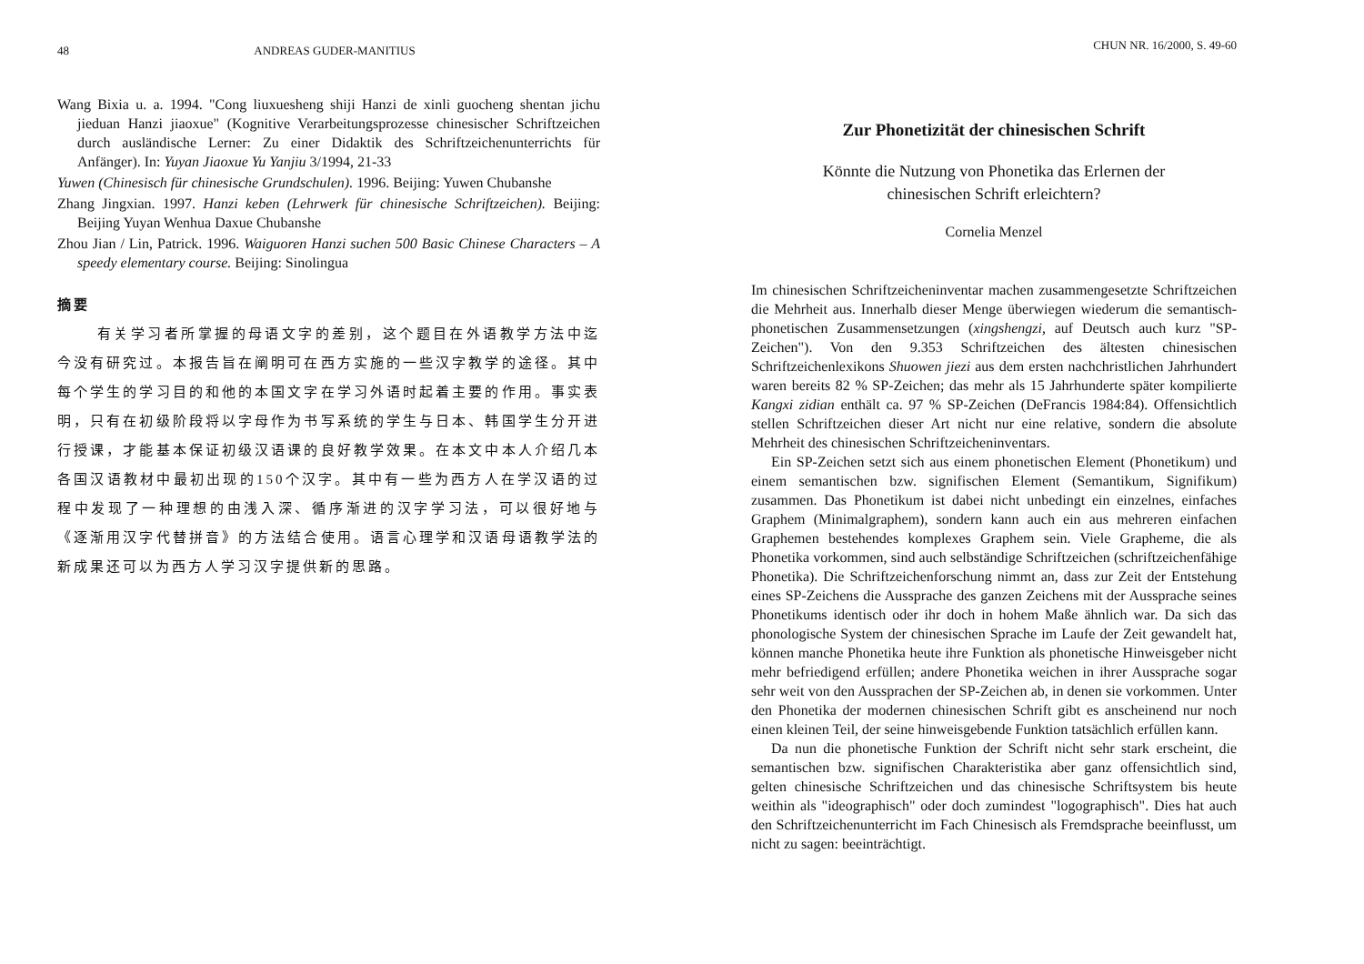48 ANDREAS GUDER-MANITIUS
Wang Bixia u. a. 1994. "Cong liuxuesheng shiji Hanzi de xinli guocheng shentan jichu jieduan Hanzi jiaoxue" (Kognitive Verarbeitungsprozesse chinesischer Schriftzeichen durch ausländische Lerner: Zu einer Didaktik des Schriftzeichenunterrichts für Anfänger). In: Yuyan Jiaoxue Yu Yanjiu 3/1994, 21-33
Yuwen (Chinesisch für chinesische Grundschulen). 1996. Beijing: Yuwen Chubanshe
Zhang Jingxian. 1997. Hanzi keben (Lehrwerk für chinesische Schriftzeichen). Beijing: Beijing Yuyan Wenhua Daxue Chubanshe
Zhou Jian / Lin, Patrick. 1996. Waiguoren Hanzi suchen 500 Basic Chinese Characters – A speedy elementary course. Beijing: Sinolingua
摘要
有关学习者所掌握的母语文字的差别，这个题目在外语教学方法中迄今没有研究过。本报告旨在阐明可在西方实施的一些汉字教学的途径。其中每个学生的学习目的和他的本国文字在学习外语时起着主要的作用。事实表明，只有在初级阶段将以字母作为书写系统的学生与日本、韩国学生分开进行授课，才能基本保证初级汉语课的良好教学效果。在本文中本人介绍几本各国汉语教材中最初出现的150个汉字。其中有一些为西方人在学汉语的过程中发现了一种理想的由浅入深、循序渐进的汉字学习法，可以很好地与《逐渐用汉字代替拼音》的方法结合使用。语言心理学和汉语母语教学法的新成果还可以为西方人学习汉字提供新的思路。
CHUN NR. 16/2000, S. 49-60
Zur Phonetizität der chinesischen Schrift
Könnte die Nutzung von Phonetika das Erlernen der
chinesischen Schrift erleichtern?
Cornelia Menzel
Im chinesischen Schriftzeicheninventar machen zusammengesetzte Schriftzeichen die Mehrheit aus. Innerhalb dieser Menge überwiegen wiederum die semantisch-phonetischen Zusammensetzungen (xingshengzi, auf Deutsch auch kurz "SP-Zeichen"). Von den 9.353 Schriftzeichen des ältesten chinesischen Schriftzeichenlexikons Shuowen jiezi aus dem ersten nachchristlichen Jahrhundert waren bereits 82 % SP-Zeichen; das mehr als 15 Jahrhunderte später kompilierte Kangxi zidian enthält ca. 97 % SP-Zeichen (DeFrancis 1984:84). Offensichtlich stellen Schriftzeichen dieser Art nicht nur eine relative, sondern die absolute Mehrheit des chinesischen Schriftzeicheninventars.
Ein SP-Zeichen setzt sich aus einem phonetischen Element (Phonetikum) und einem semantischen bzw. signifischen Element (Semantikum, Signifikum) zusammen. Das Phonetikum ist dabei nicht unbedingt ein einzelnes, einfaches Graphem (Minimalgraphem), sondern kann auch ein aus mehreren einfachen Graphemen bestehendes komplexes Graphem sein. Viele Grapheme, die als Phonetika vorkommen, sind auch selbständige Schriftzeichen (schriftzeichenfähige Phonetika). Die Schriftzeichenforschung nimmt an, dass zur Zeit der Entstehung eines SP-Zeichens die Aussprache des ganzen Zeichens mit der Aussprache seines Phonetikums identisch oder ihr doch in hohem Maße ähnlich war. Da sich das phonologische System der chinesischen Sprache im Laufe der Zeit gewandelt hat, können manche Phonetika heute ihre Funktion als phonetische Hinweisgeber nicht mehr befriedigend erfüllen; andere Phonetika weichen in ihrer Aussprache sogar sehr weit von den Aussprachen der SP-Zeichen ab, in denen sie vorkommen. Unter den Phonetika der modernen chinesischen Schrift gibt es anscheinend nur noch einen kleinen Teil, der seine hinweisgebende Funktion tatsächlich erfüllen kann.
Da nun die phonetische Funktion der Schrift nicht sehr stark erscheint, die semantischen bzw. signifischen Charakteristika aber ganz offensichtlich sind, gelten chinesische Schriftzeichen und das chinesische Schriftsystem bis heute weithin als "ideographisch" oder doch zumindest "logographisch". Dies hat auch den Schriftzeichenunterricht im Fach Chinesisch als Fremdsprache beeinflusst, um nicht zu sagen: beeinträchtigt.